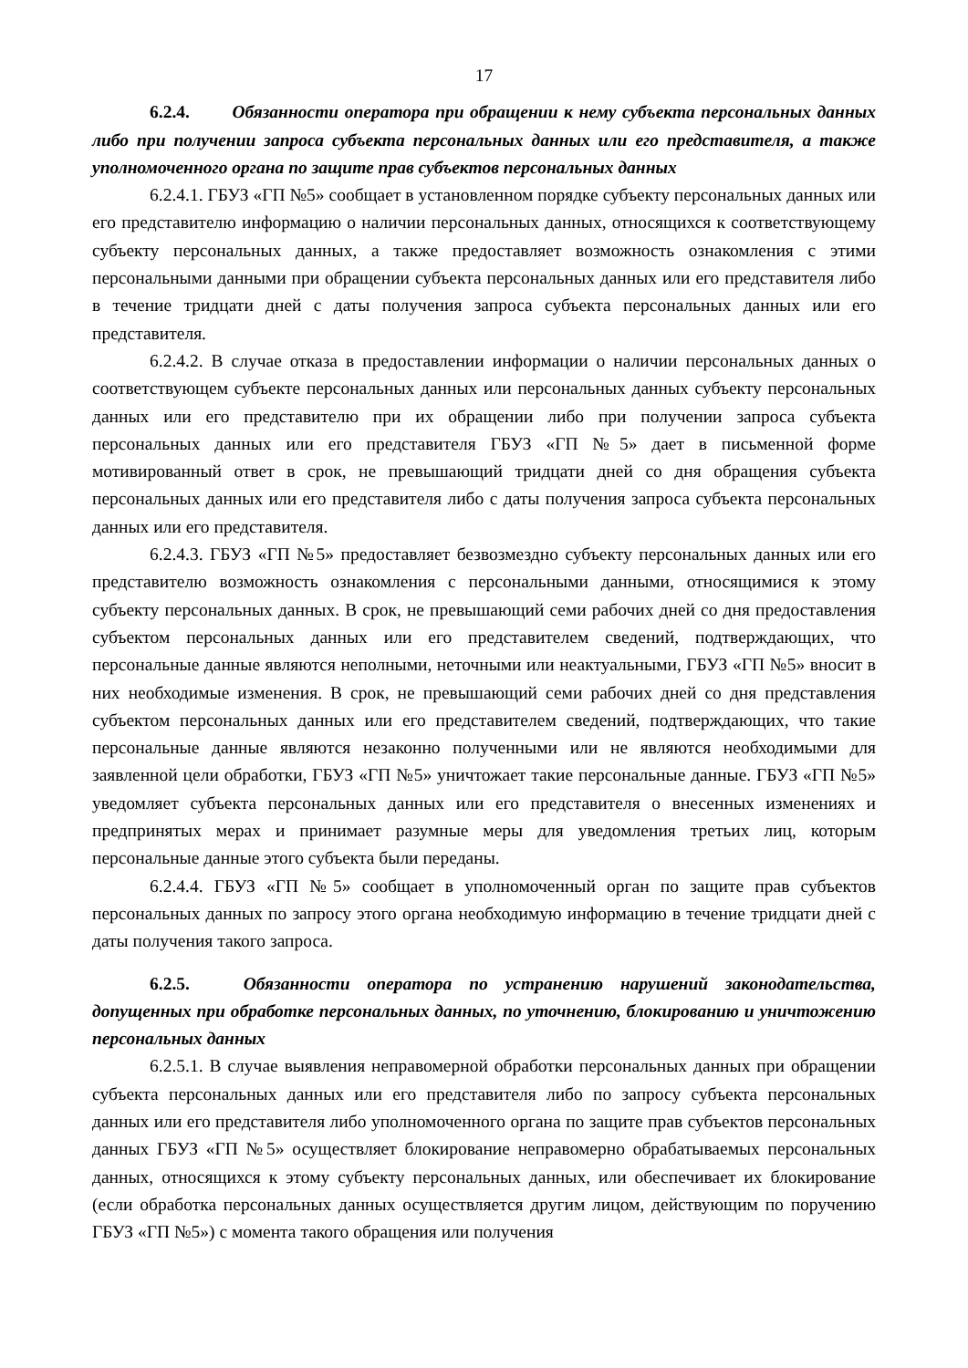17
6.2.4. Обязанности оператора при обращении к нему субъекта персональных данных либо при получении запроса субъекта персональных данных или его представителя, а также уполномоченного органа по защите прав субъектов персональных данных
6.2.4.1. ГБУЗ «ГП №5» сообщает в установленном порядке субъекту персональных данных или его представителю информацию о наличии персональных данных, относящихся к соответствующему субъекту персональных данных, а также предоставляет возможность ознакомления с этими персональными данными при обращении субъекта персональных данных или его представителя либо в течение тридцати дней с даты получения запроса субъекта персональных данных или его представителя.
6.2.4.2. В случае отказа в предоставлении информации о наличии персональных данных о соответствующем субъекте персональных данных или персональных данных субъекту персональных данных или его представителю при их обращении либо при получении запроса субъекта персональных данных или его представителя ГБУЗ «ГП №5» дает в письменной форме мотивированный ответ в срок, не превышающий тридцати дней со дня обращения субъекта персональных данных или его представителя либо с даты получения запроса субъекта персональных данных или его представителя.
6.2.4.3. ГБУЗ «ГП №5» предоставляет безвозмездно субъекту персональных данных или его представителю возможность ознакомления с персональными данными, относящимися к этому субъекту персональных данных. В срок, не превышающий семи рабочих дней со дня предоставления субъектом персональных данных или его представителем сведений, подтверждающих, что персональные данные являются неполными, неточными или неактуальными, ГБУЗ «ГП №5» вносит в них необходимые изменения. В срок, не превышающий семи рабочих дней со дня представления субъектом персональных данных или его представителем сведений, подтверждающих, что такие персональные данные являются незаконно полученными или не являются необходимыми для заявленной цели обработки, ГБУЗ «ГП №5» уничтожает такие персональные данные. ГБУЗ «ГП №5» уведомляет субъекта персональных данных или его представителя о внесенных изменениях и предпринятых мерах и принимает разумные меры для уведомления третьих лиц, которым персональные данные этого субъекта были переданы.
6.2.4.4. ГБУЗ «ГП №5» сообщает в уполномоченный орган по защите прав субъектов персональных данных по запросу этого органа необходимую информацию в течение тридцати дней с даты получения такого запроса.
6.2.5. Обязанности оператора по устранению нарушений законодательства, допущенных при обработке персональных данных, по уточнению, блокированию и уничтожению персональных данных
6.2.5.1. В случае выявления неправомерной обработки персональных данных при обращении субъекта персональных данных или его представителя либо по запросу субъекта персональных данных или его представителя либо уполномоченного органа по защите прав субъектов персональных данных ГБУЗ «ГП №5» осуществляет блокирование неправомерно обрабатываемых персональных данных, относящихся к этому субъекту персональных данных, или обеспечивает их блокирование (если обработка персональных данных осуществляется другим лицом, действующим по поручению ГБУЗ «ГП №5») с момента такого обращения или получения